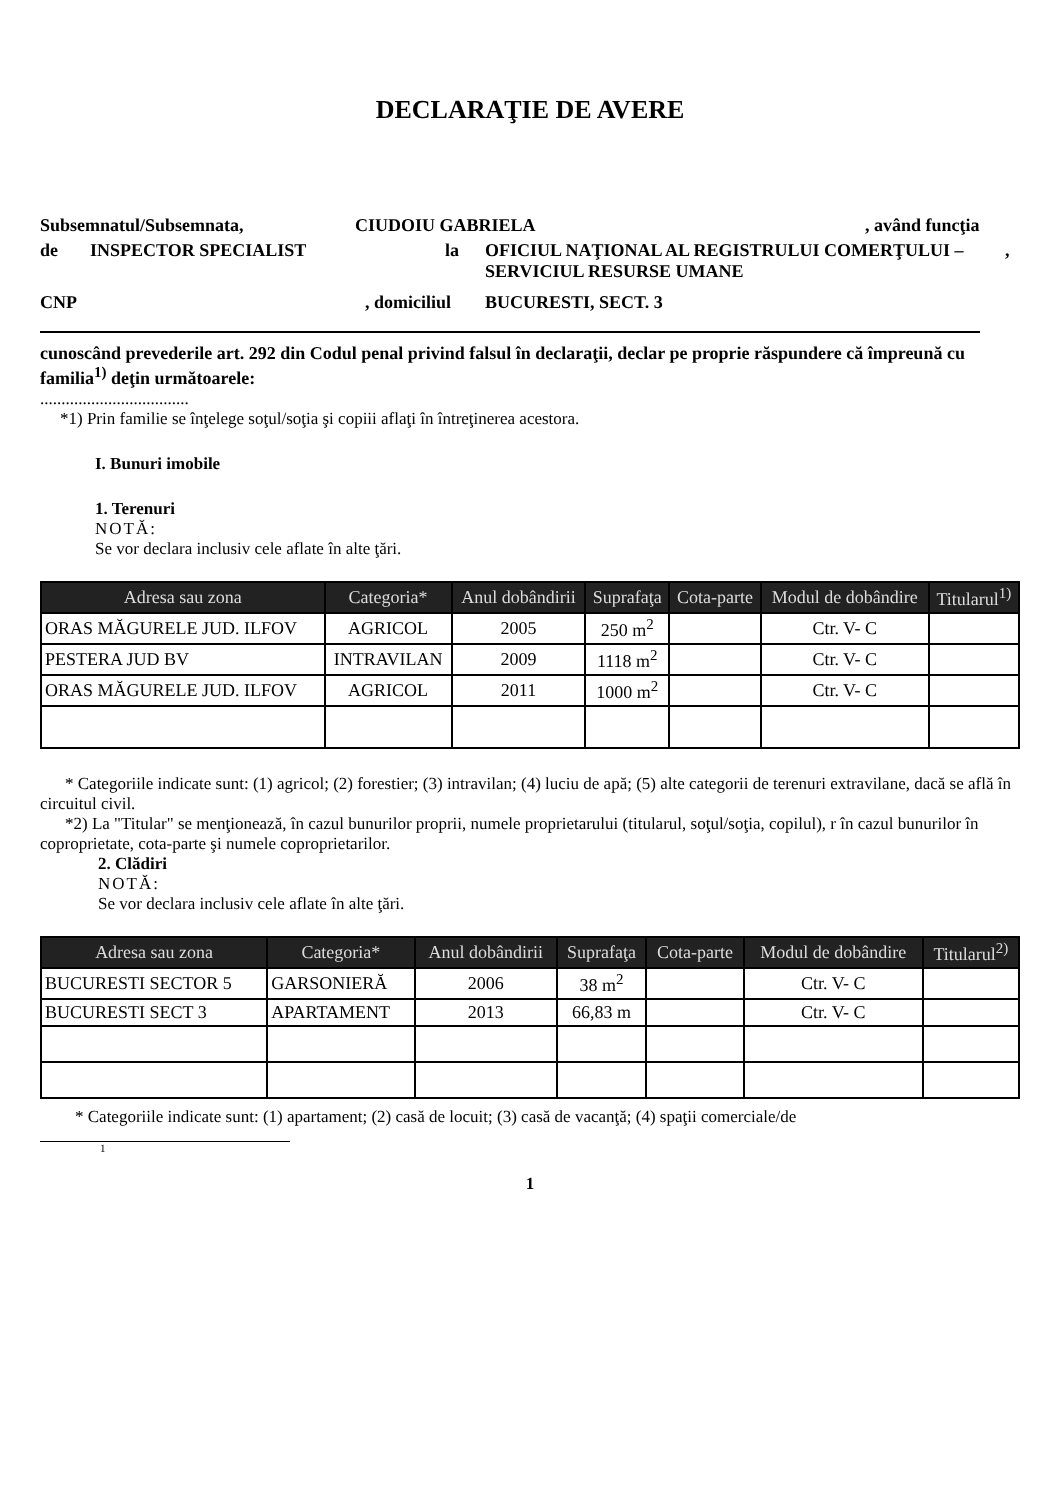DECLARAŢIE DE AVERE
Subsemnatul/Subsemnata, CIUDOIU GABRIELA, având funcţia
de INSPECTOR SPECIALIST la OFICIUL NAŢIONAL AL REGISTRULUI COMERŢULUI – SERVICIUL RESURSE UMANE,
CNP, domiciliul BUCURESTI, SECT. 3
cunoscând prevederile art. 292 din Codul penal privind falsul în declaraţii, declar pe proprie răspundere că împreună cu familia<sup>1)</sup> deţin următoarele:
...................................
*1) Prin familie se înţelege soţul/soţia şi copiii aflaţi în întreţinerea acestora.
I. Bunuri imobile
1. Terenuri
NOTĂ:
Se vor declara inclusiv cele aflate în alte ţări.
| Adresa sau zona | Categoria* | Anul dobândirii | Suprafaţa | Cota-parte | Modul de dobândire | Titularul<sup>1)</sup> |
| --- | --- | --- | --- | --- | --- | --- |
| ORAS MĂGURELE JUD. ILFOV | AGRICOL | 2005 | 250 m<sup>2</sup> | | Ctr. V- C | |
| PESTERA JUD BV | INTRAVILAN | 2009 | 1118 m<sup>2</sup> | | Ctr. V- C | |
| ORAS MĂGURELE JUD. ILFOV | AGRICOL | 2011 | 1000 m<sup>2</sup> | | Ctr. V- C | |
* Categoriile indicate sunt: (1) agricol; (2) forestier; (3) intravilan; (4) luciu de apă; (5) alte categorii de terenuri extravilane, dacă se află în circuitul civil.
*2) La "Titular" se menţionează, în cazul bunurilor proprii, numele proprietarului (titularul, soţul/soţia, copilul), r în cazul bunurilor în coproprietate, cota-parte şi numele coproprietarilor.
2. Clădiri
NOTĂ:
Se vor declara inclusiv cele aflate în alte ţări.
| Adresa sau zona | Categoria* | Anul dobândirii | Suprafaţa | Cota-parte | Modul de dobândire | Titularul<sup>2)</sup> |
| --- | --- | --- | --- | --- | --- | --- |
| BUCURESTI SECTOR 5 | GARSONIERĂ | 2006 | 38 m<sup>2</sup> | | Ctr. V- C | |
| BUCURESTI SECT 3 | APARTAMENT | 2013 | 66,83 m | | Ctr. V- C | |
* Categoriile indicate sunt: (1) apartament; (2) casă de locuit; (3) casă de vacanţă; (4) spaţii comerciale/de
1
1